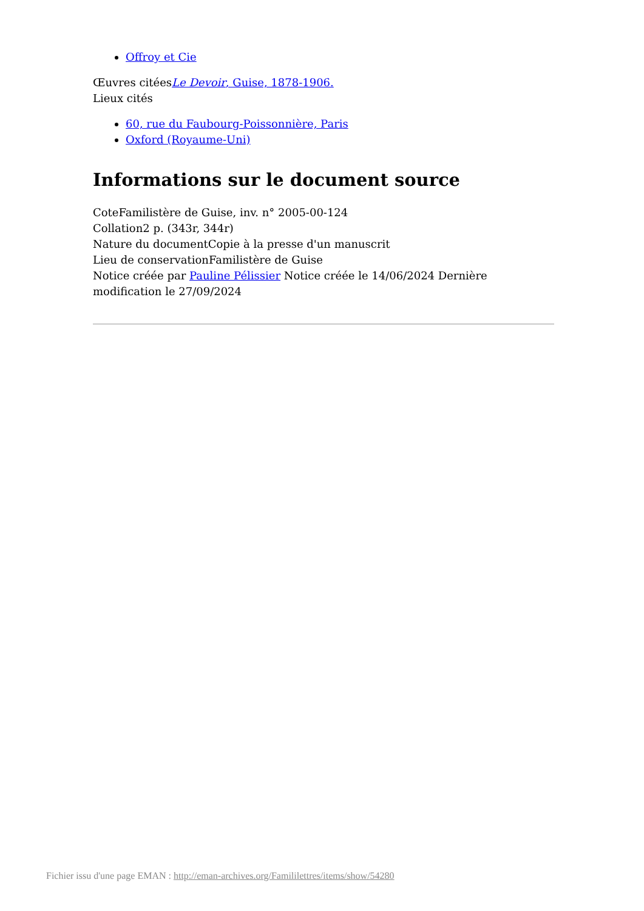Offroy et Cie
Œuvres citéesLe Devoir, Guise, 1878-1906.
Lieux cités
60, rue du Faubourg-Poissonnière, Paris
Oxford (Royaume-Uni)
Informations sur le document source
CoteFamilistère de Guise, inv. n° 2005-00-124
Collation2 p. (343r, 344r)
Nature du documentCopie à la presse d'un manuscrit
Lieu de conservationFamilistère de Guise
Notice créée par Pauline Pélissier Notice créée le 14/06/2024 Dernière modification le 27/09/2024
Fichier issu d'une page EMAN : http://eman-archives.org/Famililettres/items/show/54280